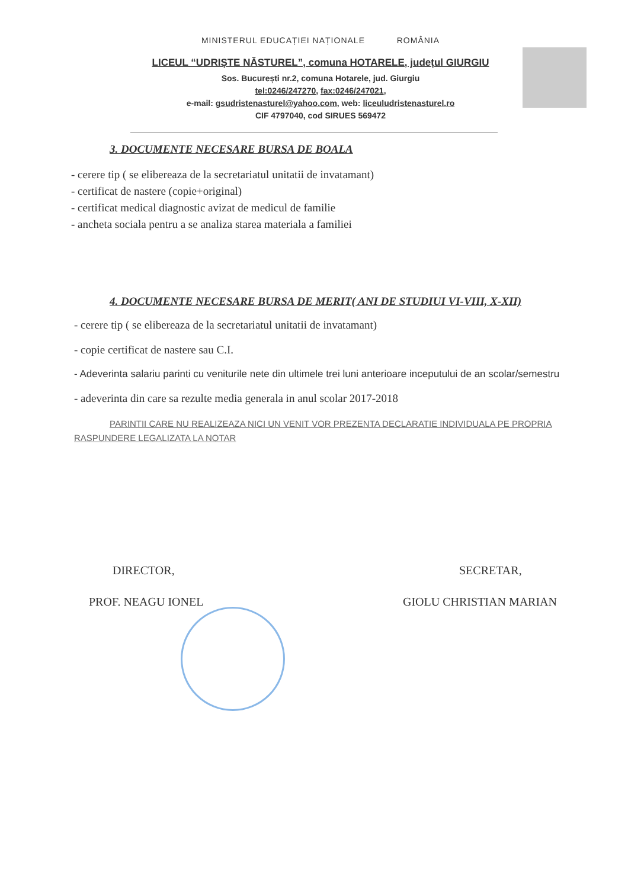MINISTERUL EDUCAȚIEI NAȚIONALE ROMÂNIA
LICEUL “UDRIȘTE NĂSTUREL”, comuna HOTARELE, județul GIURGIU
Sos. București nr.2, comuna Hotarele, jud. Giurgiu
tel:0246/247270, fax:0246/247021,
e-mail: gsudristenasturel@yahoo.com, web: liceuludristenasturel.ro
CIF 4797040, cod SIRUES 569472
3. DOCUMENTE NECESARE BURSA DE BOALA
- cerere tip ( se elibereaza de la secretariatul unitatii de invatamant)
- certificat de nastere (copie+original)
- certificat medical diagnostic avizat de medicul de familie
- ancheta sociala pentru a se analiza starea materiala a familiei
4. DOCUMENTE NECESARE BURSA DE MERIT( ANI DE STUDIUI VI-VIII, X-XII)
- cerere tip ( se elibereaza de la secretariatul unitatii de invatamant)
- copie certificat de nastere sau C.I.
- Adeverinta salariu parinti cu veniturile nete din ultimele trei luni anterioare inceputului de an scolar/semestru
- adeverinta din care sa rezulte media generala in anul scolar 2017-2018
PARINTII CARE NU REALIZEAZA NICI UN VENIT VOR PREZENTA DECLARATIE INDIVIDUALA PE PROPRIA RASPUNDERE LEGALIZATA LA NOTAR
DIRECTOR,
PROF. NEAGU IONEL
SECRETAR,
GIOLU CHRISTIAN MARIAN